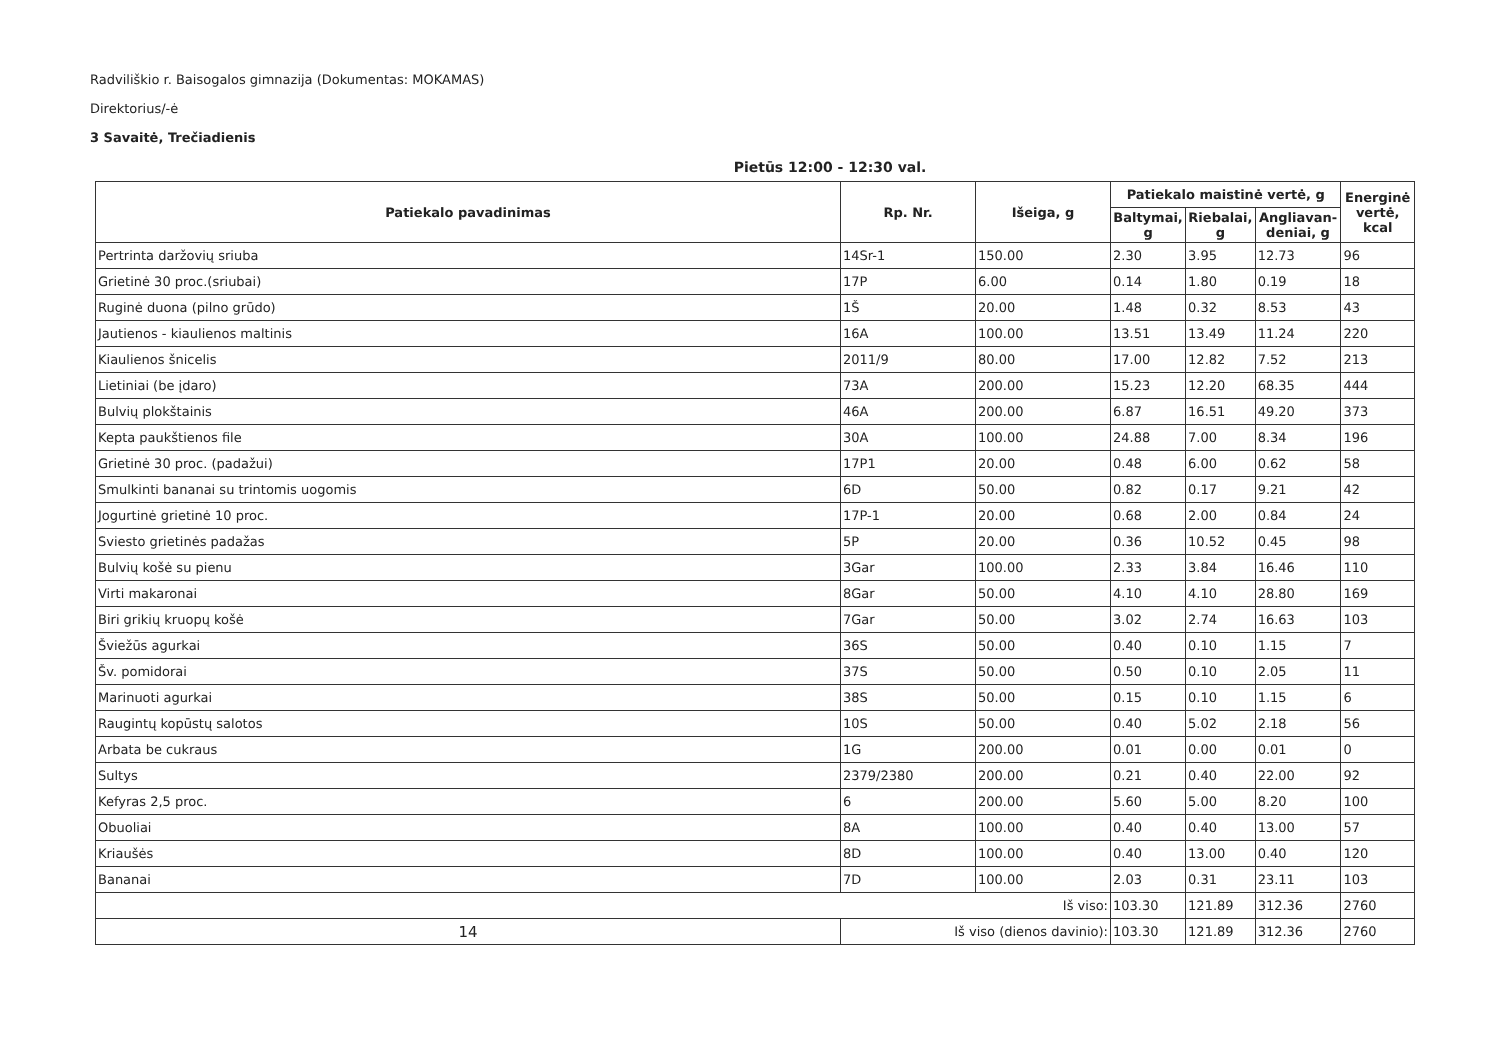Radviliškio r. Baisogalos gimnazija (Dokumentas: MOKAMAS)
Direktorius/-ė
3 Savaitė, Trečiadienis
Pietūs 12:00 - 12:30 val.
| Patiekalo pavadinimas | Rp. Nr. | Išeiga, g | Patiekalo maistinė vertė, g | | | Energinė vertė, kcal |
| --- | --- | --- | --- | --- | --- | --- |
| | | | Baltymai, g | Riebalai, g | Angliavan-deniai, g | |
| Pertrinta daržovių sriuba | 14Sr-1 | 150.00 | 2.30 | 3.95 | 12.73 | 96 |
| Grietinė 30 proc.(sriubai) | 17P | 6.00 | 0.14 | 1.80 | 0.19 | 18 |
| Ruginė duona (pilno grūdo) | 1Š | 20.00 | 1.48 | 0.32 | 8.53 | 43 |
| Jautienos - kiaulienos maltinis | 16A | 100.00 | 13.51 | 13.49 | 11.24 | 220 |
| Kiaulienos šnicelis | 2011/9 | 80.00 | 17.00 | 12.82 | 7.52 | 213 |
| Lietiniai (be įdaro) | 73A | 200.00 | 15.23 | 12.20 | 68.35 | 444 |
| Bulvių plokštainis | 46A | 200.00 | 6.87 | 16.51 | 49.20 | 373 |
| Kepta paukštienos file | 30A | 100.00 | 24.88 | 7.00 | 8.34 | 196 |
| Grietinė 30 proc. (padažui) | 17P1 | 20.00 | 0.48 | 6.00 | 0.62 | 58 |
| Smulkinti bananai su trintomis uogomis | 6D | 50.00 | 0.82 | 0.17 | 9.21 | 42 |
| Jogurtinė grietinė 10 proc. | 17P-1 | 20.00 | 0.68 | 2.00 | 0.84 | 24 |
| Sviesto grietinės padažas | 5P | 20.00 | 0.36 | 10.52 | 0.45 | 98 |
| Bulvių košė su pienu | 3Gar | 100.00 | 2.33 | 3.84 | 16.46 | 110 |
| Virti makaronai | 8Gar | 50.00 | 4.10 | 4.10 | 28.80 | 169 |
| Biri grikių kruopų košė | 7Gar | 50.00 | 3.02 | 2.74 | 16.63 | 103 |
| Šviežūs agurkai | 36S | 50.00 | 0.40 | 0.10 | 1.15 | 7 |
| Šv. pomidorai | 37S | 50.00 | 0.50 | 0.10 | 2.05 | 11 |
| Marinuoti agurkai | 38S | 50.00 | 0.15 | 0.10 | 1.15 | 6 |
| Raugintų kopūstų salotos | 10S | 50.00 | 0.40 | 5.02 | 2.18 | 56 |
| Arbata be cukraus | 1G | 200.00 | 0.01 | 0.00 | 0.01 | 0 |
| Sultys | 2379/2380 | 200.00 | 0.21 | 0.40 | 22.00 | 92 |
| Kefyras 2,5 proc. | 6 | 200.00 | 5.60 | 5.00 | 8.20 | 100 |
| Obuoliai | 8A | 100.00 | 0.40 | 0.40 | 13.00 | 57 |
| Kriaušės | 8D | 100.00 | 0.40 | 13.00 | 0.40 | 120 |
| Bananai | 7D | 100.00 | 2.03 | 0.31 | 23.11 | 103 |
| Iš viso: | | | 103.30 | 121.89 | 312.36 | 2760 |
| 14 | Iš viso (dienos davinio): | | 103.30 | 121.89 | 312.36 | 2760 |